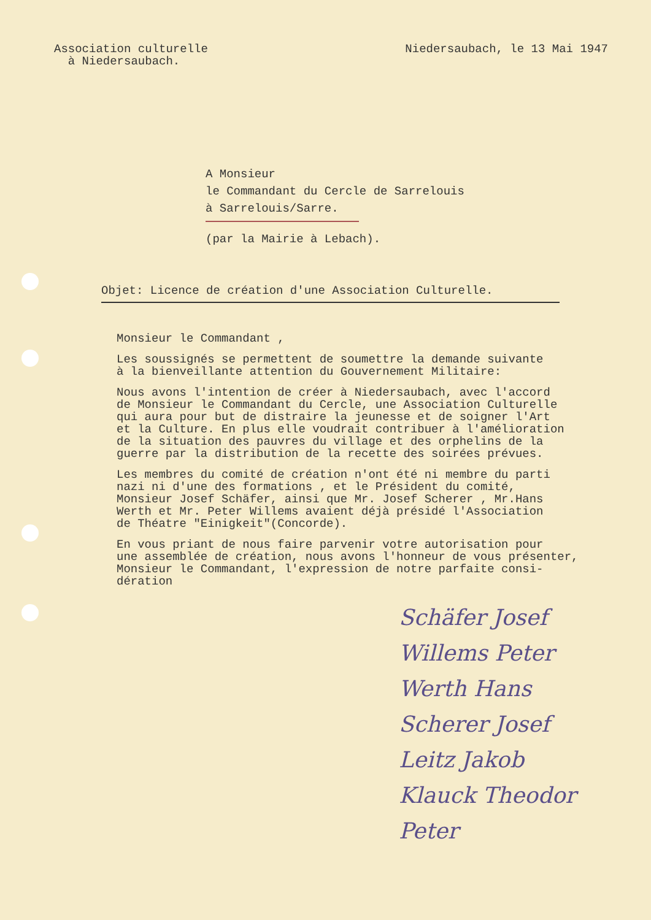Association culturelle
à Niedersaubach.
Niedersaubach, le 13 Mai 1947
A Monsieur
le Commandant du Cercle de Sarrelouis
à Sarrelouis/Sarre.
(par la Mairie à Lebach).
Objet: Licence de création d'une Association Culturelle.
Monsieur le Commandant ,
Les soussignés se permettent de soumettre la demande suivante
à la bienveillante attention du Gouvernement Militaire:
Nous avons l'intention de créer à Niedersaubach, avec l'accord
de Monsieur le Commandant du Cercle, une Association Culturelle
qui aura pour but de distraire la jeunesse et de soigner l'Art
et la Culture. En plus elle voudrait contribuer à l'amélioration
de la situation des pauvres du village et des orphelins de la
guerre par la distribution de la recette des soirées prévues.
Les membres du comité de création n'ont été ni membre du parti
nazi ni d'une des formations , et le Président du comité,
Monsieur Josef Schäfer, ainsi que Mr. Josef Scherer , Mr.Hans
Werth et Mr. Peter Willems avaient déjà présidé l'Association
de Théatre "Einigkeit"(Concorde).
En vous priant de nous faire parvenir votre autorisation pour
une assemblée de création, nous avons l'honneur de vous présenter,
Monsieur le Commandant, l'expression de notre parfaite consi-
dération
Schäfer Josef
Willems Peter
Werth Hans
Scherer Josef
Leitz Jakob
Klauck Theodor
Peter